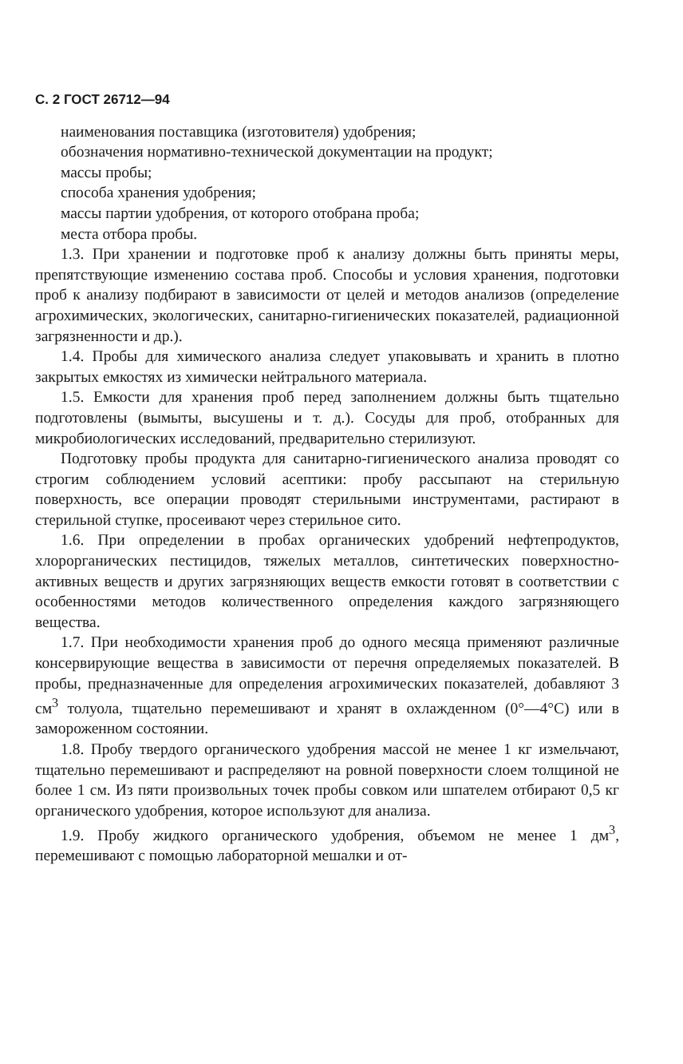С. 2 ГОСТ 26712—94
наименования поставщика (изготовителя) удобрения;
обозначения нормативно-технической документации на продукт;
массы пробы;
способа хранения удобрения;
массы партии удобрения, от которого отобрана проба;
места отбора пробы.
1.3. При хранении и подготовке проб к анализу должны быть приняты меры, препятствующие изменению состава проб. Способы и условия хранения, подготовки проб к анализу подбирают в зависимости от целей и методов анализов (определение агрохимических, экологических, санитарно-гигиенических показателей, радиационной загрязненности и др.).
1.4. Пробы для химического анализа следует упаковывать и хранить в плотно закрытых емкостях из химически нейтрального материала.
1.5. Емкости для хранения проб перед заполнением должны быть тщательно подготовлены (вымыты, высушены и т. д.). Сосуды для проб, отобранных для микробиологических исследований, предварительно стерилизуют.
Подготовку пробы продукта для санитарно-гигиенического анализа проводят со строгим соблюдением условий асептики: пробу рассыпают на стерильную поверхность, все операции проводят стерильными инструментами, растирают в стерильной ступке, просеивают через стерильное сито.
1.6. При определении в пробах органических удобрений нефтепродуктов, хлорорганических пестицидов, тяжелых металлов, синтетических поверхностно-активных веществ и других загрязняющих веществ емкости готовят в соответствии с особенностями методов количественного определения каждого загрязняющего вещества.
1.7. При необходимости хранения проб до одного месяца применяют различные консервирующие вещества в зависимости от перечня определяемых показателей. В пробы, предназначенные для определения агрохимических показателей, добавляют 3 см<sup>3</sup> толуола, тщательно перемешивают и хранят в охлажденном (0°—4°С) или в замороженном состоянии.
1.8. Пробу твердого органического удобрения массой не менее 1 кг измельчают, тщательно перемешивают и распределяют на ровной поверхности слоем толщиной не более 1 см. Из пяти произвольных точек пробы совком или шпателем отбирают 0,5 кг органического удобрения, которое используют для анализа.
1.9. Пробу жидкого органического удобрения, объемом не менее 1 дм<sup>3</sup>, перемешивают с помощью лабораторной мешалки и от-